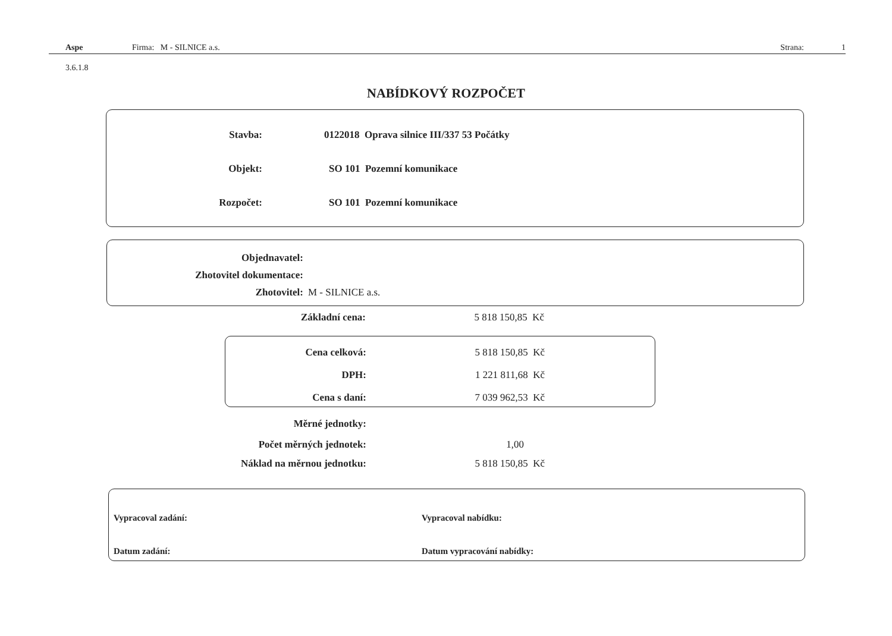Aspe Firma: M - SILNICE a.s. Strana: 1
3.6.1.8
NABÍDKOVÝ ROZPOČET
| Stavba: | 0122018 Oprava silnice III/337 53 Počátky |
| Objekt: | SO 101 Pozemní komunikace |
| Rozpočet: | SO 101 Pozemní komunikace |
| Objednavatel: | |
| Zhotovitel dokumentace: | |
| Zhotovitel: | M - SILNICE a.s. |
| Základní cena: | 5 818 150,85 Kč |
| Cena celková: | 5 818 150,85 Kč |
| DPH: | 1 221 811,68 Kč |
| Cena s daní: | 7 039 962,53 Kč |
| Měrné jednotky: | |
| Počet měrných jednotek: | 1,00 |
| Náklad na měrnou jednotku: | 5 818 150,85 Kč |
| Vypracoval zadání: | Vypracoval nabídku: |
| Datum zadání: | Datum vypracování nabídky: |